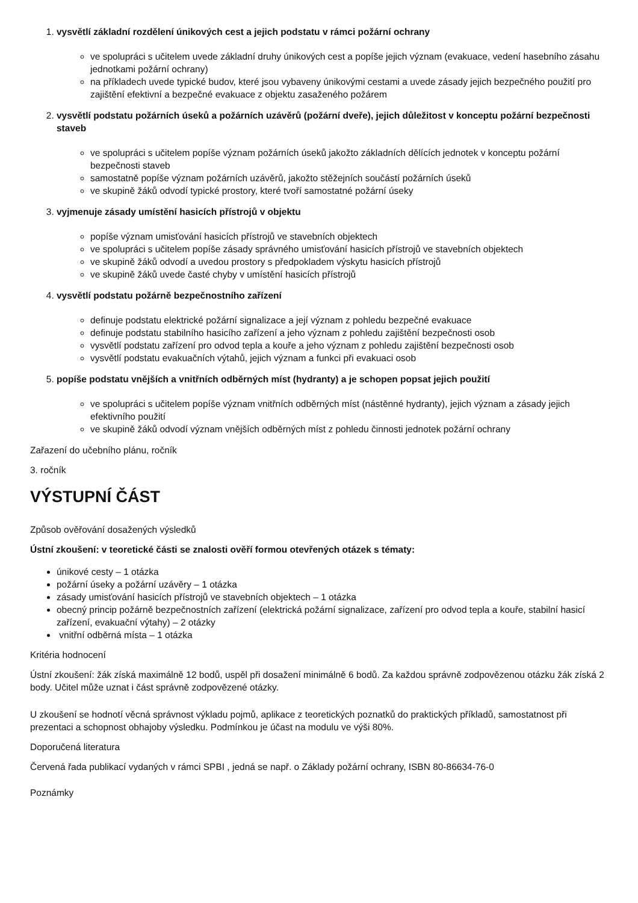1.
vysvětlí základní rozdělení únikových cest a jejich podstatu v rámci požární ochrany
ve spolupráci s učitelem uvede základní druhy únikových cest a popíše jejich význam (evakuace, vedení hasebního zásahu jednotkami požární ochrany)
na příkladech uvede typické budov, které jsou vybaveny únikovými cestami a uvede zásady jejich bezpečného použití pro zajištění efektivní a bezpečné evakuace z objektu zasaženého požárem
2.
vysvětlí podstatu požárních úseků a požárních uzávěrů (požární dveře), jejich důležitost v konceptu požární bezpečnosti staveb
ve spolupráci s učitelem popíše význam požárních úseků jakožto základních dělících jednotek v konceptu požární bezpečnosti staveb
samostatně popíše význam požárních uzávěrů, jakožto stěžejních součástí požárních úseků
ve skupině žáků odvodí typické prostory, které tvoří samostatné požární úseky
3.
vyjmenuje zásady umístění hasicích přístrojů v objektu
popíše význam umisťování hasicích přístrojů ve stavebních objektech
ve spolupráci s učitelem popíše zásady správného umisťování hasicích přístrojů ve stavebních objektech
ve skupině žáků odvodí a uvedou prostory s předpokladem výskytu hasicích přístrojů
ve skupině žáků uvede časté chyby v umístění hasicích přístrojů
4.
vysvětlí podstatu požárně bezpečnostního zařízení
definuje podstatu elektrické požární signalizace a její význam z pohledu bezpečné evakuace
definuje podstatu stabilního hasicího zařízení a jeho význam z pohledu zajištění bezpečnosti osob
vysvětlí podstatu zařízení pro odvod tepla a kouře a jeho význam z pohledu zajištění bezpečnosti osob
vysvětlí podstatu evakuačních výtahů, jejich význam a funkci při evakuaci osob
5.
popíše podstatu vnějších a vnitřních odběrných míst (hydranty) a je schopen popsat jejich použití
ve spolupráci s učitelem popíše význam vnitřních odběrných míst (nástěnné hydranty), jejich význam a zásady jejich efektivního použití
ve skupině žáků odvodí význam vnějších odběrných míst z pohledu činnosti jednotek požární ochrany
Zařazení do učebního plánu, ročník
3. ročník
VÝSTUPNÍ ČÁST
Způsob ověřování dosažených výsledků
Ústní zkoušení: v teoretické části se znalosti ověří formou otevřených otázek s tématy:
únikové cesty – 1 otázka
požární úseky a požární uzávěry – 1 otázka
zásady umisťování hasicích přístrojů ve stavebních objektech – 1 otázka
obecný princip požárně bezpečnostních zařízení (elektrická požární signalizace, zařízení pro odvod tepla a kouře, stabilní hasicí zařízení, evakuační výtahy) – 2 otázky
vnitřní odběrná místa – 1 otázka
Kritéria hodnocení
Ústní zkoušení: žák získá maximálně 12 bodů, uspěl při dosažení minimálně 6 bodů. Za každou správně zodpovězenou otázku žák získá 2 body. Učitel může uznat i část správně zodpovězené otázky.
U zkoušení se hodnotí věcná správnost výkladu pojmů, aplikace z teoretických poznatků do praktických příkladů, samostatnost při prezentaci a schopnost obhajoby výsledku. Podmínkou je účast na modulu ve výši 80%.
Doporučená literatura
Červená řada publikací vydaných v rámci SPBI , jedná se např. o Základy požární ochrany, ISBN 80-86634-76-0
Poznámky